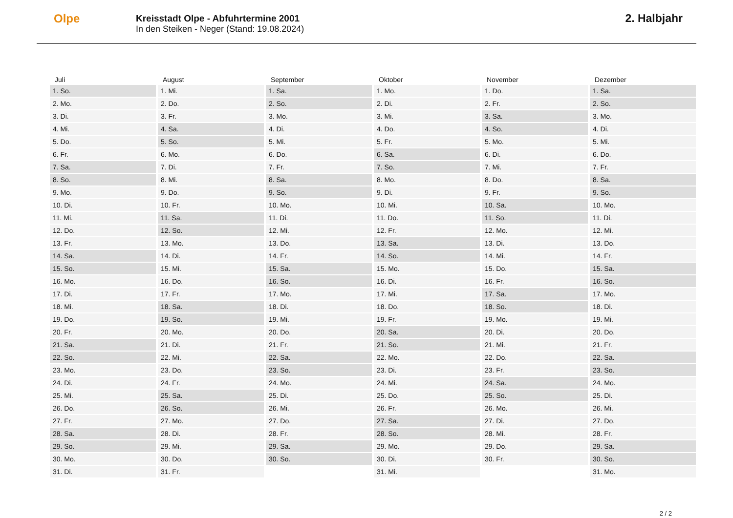Olpe
Kreisstadt Olpe - Abfuhrtermine 2001
In den Steiken - Neger (Stand: 19.08.2024)
2. Halbjahr
| Juli | August | September | Oktober | November | Dezember |
| --- | --- | --- | --- | --- | --- |
| 1. So. | 1. Mi. | 1. Sa. | 1. Mo. | 1. Do. | 1. Sa. |
| 2. Mo. | 2. Do. | 2. So. | 2. Di. | 2. Fr. | 2. So. |
| 3. Di. | 3. Fr. | 3. Mo. | 3. Mi. | 3. Sa. | 3. Mo. |
| 4. Mi. | 4. Sa. | 4. Di. | 4. Do. | 4. So. | 4. Di. |
| 5. Do. | 5. So. | 5. Mi. | 5. Fr. | 5. Mo. | 5. Mi. |
| 6. Fr. | 6. Mo. | 6. Do. | 6. Sa. | 6. Di. | 6. Do. |
| 7. Sa. | 7. Di. | 7. Fr. | 7. So. | 7. Mi. | 7. Fr. |
| 8. So. | 8. Mi. | 8. Sa. | 8. Mo. | 8. Do. | 8. Sa. |
| 9. Mo. | 9. Do. | 9. So. | 9. Di. | 9. Fr. | 9. So. |
| 10. Di. | 10. Fr. | 10. Mo. | 10. Mi. | 10. Sa. | 10. Mo. |
| 11. Mi. | 11. Sa. | 11. Di. | 11. Do. | 11. So. | 11. Di. |
| 12. Do. | 12. So. | 12. Mi. | 12. Fr. | 12. Mo. | 12. Mi. |
| 13. Fr. | 13. Mo. | 13. Do. | 13. Sa. | 13. Di. | 13. Do. |
| 14. Sa. | 14. Di. | 14. Fr. | 14. So. | 14. Mi. | 14. Fr. |
| 15. So. | 15. Mi. | 15. Sa. | 15. Mo. | 15. Do. | 15. Sa. |
| 16. Mo. | 16. Do. | 16. So. | 16. Di. | 16. Fr. | 16. So. |
| 17. Di. | 17. Fr. | 17. Mo. | 17. Mi. | 17. Sa. | 17. Mo. |
| 18. Mi. | 18. Sa. | 18. Di. | 18. Do. | 18. So. | 18. Di. |
| 19. Do. | 19. So. | 19. Mi. | 19. Fr. | 19. Mo. | 19. Mi. |
| 20. Fr. | 20. Mo. | 20. Do. | 20. Sa. | 20. Di. | 20. Do. |
| 21. Sa. | 21. Di. | 21. Fr. | 21. So. | 21. Mi. | 21. Fr. |
| 22. So. | 22. Mi. | 22. Sa. | 22. Mo. | 22. Do. | 22. Sa. |
| 23. Mo. | 23. Do. | 23. So. | 23. Di. | 23. Fr. | 23. So. |
| 24. Di. | 24. Fr. | 24. Mo. | 24. Mi. | 24. Sa. | 24. Mo. |
| 25. Mi. | 25. Sa. | 25. Di. | 25. Do. | 25. So. | 25. Di. |
| 26. Do. | 26. So. | 26. Mi. | 26. Fr. | 26. Mo. | 26. Mi. |
| 27. Fr. | 27. Mo. | 27. Do. | 27. Sa. | 27. Di. | 27. Do. |
| 28. Sa. | 28. Di. | 28. Fr. | 28. So. | 28. Mi. | 28. Fr. |
| 29. So. | 29. Mi. | 29. Sa. | 29. Mo. | 29. Do. | 29. Sa. |
| 30. Mo. | 30. Do. | 30. So. | 30. Di. | 30. Fr. | 30. So. |
| 31. Di. | 31. Fr. | | 31. Mi. | | 31. Mo. |
2 / 2